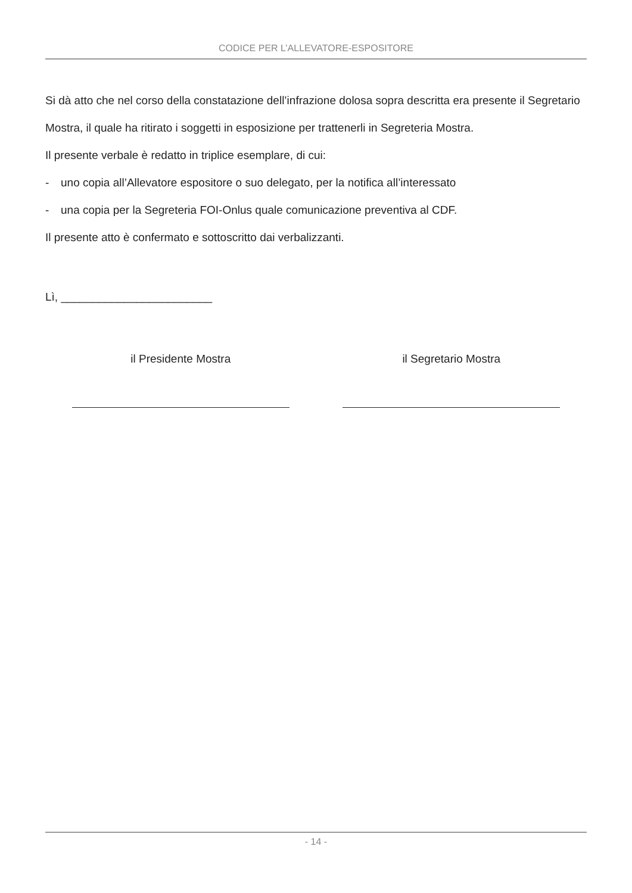CODICE PER L’ALLEVATORE-ESPOSITORE
Si dà atto che nel corso della constatazione dell’infrazione dolosa sopra descritta era presente il Segretario Mostra, il quale ha ritirato i soggetti in esposizione per trattenerli in Segreteria Mostra.
Il presente verbale è redatto in triplice esemplare, di cui:
- uno copia all’Allevatore espositore o suo delegato, per la notifica all’interessato
- una copia per la Segreteria FOI-Onlus quale comunicazione preventiva al CDF.
Il presente atto è confermato e sottoscritto dai verbalizzanti.
Lì, ________________________
il Presidente Mostra il Segretario Mostra
- 14 -